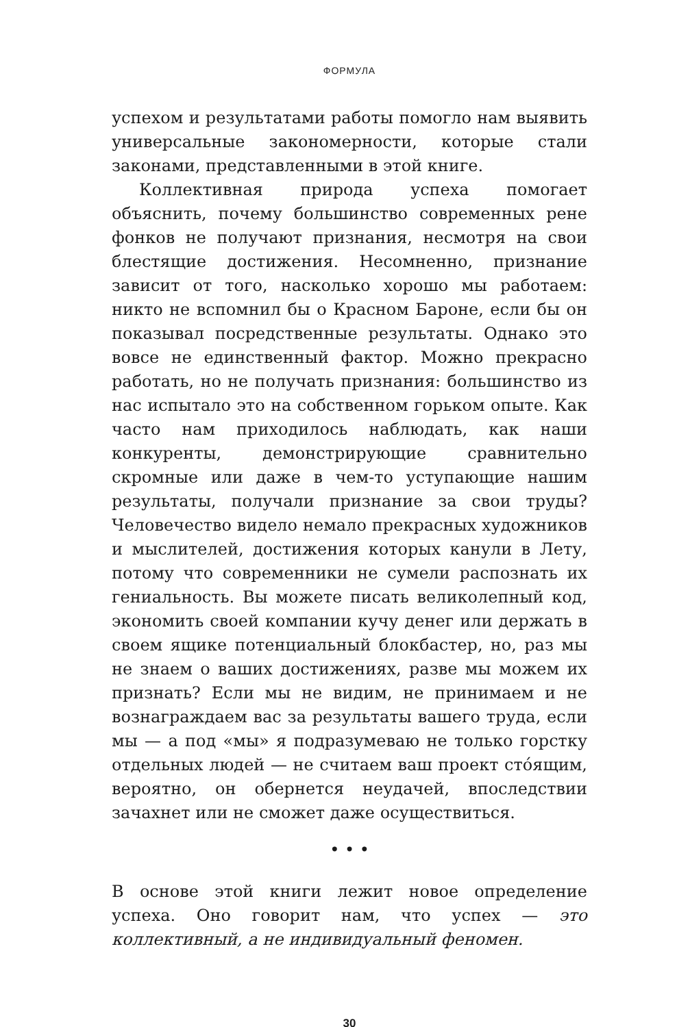ФОРМУЛА
успехом и результатами работы помогло нам выявить универсальные закономерности, которые стали законами, представленными в этой книге.
Коллективная природа успеха помогает объяснить, почему большинство современных рене фонков не получают признания, несмотря на свои блестящие достижения. Несомненно, признание зависит от того, насколько хорошо мы работаем: никто не вспомнил бы о Красном Бароне, если бы он показывал посредственные результаты. Однако это вовсе не единственный фактор. Можно прекрасно работать, но не получать признания: большинство из нас испытало это на собственном горьком опыте. Как часто нам приходилось наблюдать, как наши конкуренты, демонстрирующие сравнительно скромные или даже в чем-то уступающие нашим результаты, получали признание за свои труды? Человечество видело немало прекрасных художников и мыслителей, достижения которых канули в Лету, потому что современники не сумели распознать их гениальность. Вы можете писать великолепный код, экономить своей компании кучу денег или держать в своем ящике потенциальный блокбастер, но, раз мы не знаем о ваших достижениях, разве мы можем их признать? Если мы не видим, не принимаем и не вознаграждаем вас за результаты вашего труда, если мы — а под «мы» я подразумеваю не только горстку отдельных людей — не считаем ваш проект сто́ящим, вероятно, он обернется неудачей, впоследствии зачахнет или не сможет даже осуществиться.
• • •
В основе этой книги лежит новое определение успеха. Оно говорит нам, что успех — это коллективный, а не индивидуальный феномен.
30